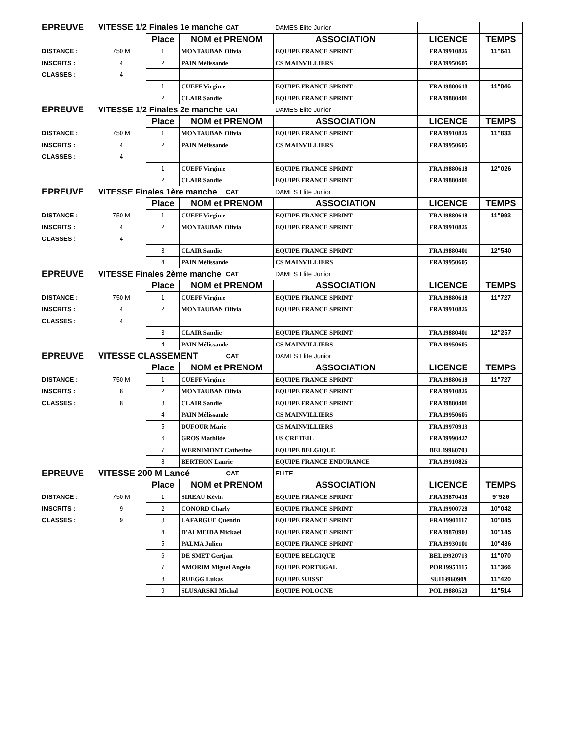| EPREUVE | VITESSE 1/2 Finales 1e manche | | | CAT | DAMES Elite Junior | | |
| | | Place | NOM et PRENOM | | ASSOCIATION | LICENCE | TEMPS |
| DISTANCE : | 750 M | 1 | MONTAUBAN Olivia | | EQUIPE FRANCE SPRINT | FRA19910826 | 11"641 |
| INSCRITS : | 4 | 2 | PAIN Mélissande | | CS MAINVILLIERS | FRA19950605 | |
| CLASSES : | 4 | | | | | | |
| | | 1 | CUEFF Virginie | | EQUIPE FRANCE SPRINT | FRA19880618 | 11"846 |
| | | 2 | CLAIR Sandie | | EQUIPE FRANCE SPRINT | FRA19880401 | |
| EPREUVE | VITESSE 1/2 Finales 2e manche | | | CAT | DAMES Elite Junior | | |
| | | Place | NOM et PRENOM | | ASSOCIATION | LICENCE | TEMPS |
| DISTANCE : | 750 M | 1 | MONTAUBAN Olivia | | EQUIPE FRANCE SPRINT | FRA19910826 | 11"833 |
| INSCRITS : | 4 | 2 | PAIN Mélissande | | CS MAINVILLIERS | FRA19950605 | |
| CLASSES : | 4 | | | | | | |
| | | 1 | CUEFF Virginie | | EQUIPE FRANCE SPRINT | FRA19880618 | 12"026 |
| | | 2 | CLAIR Sandie | | EQUIPE FRANCE SPRINT | FRA19880401 | |
| EPREUVE | VITESSE Finales 1ère manche | | | CAT | DAMES Elite Junior | | |
| | | Place | NOM et PRENOM | | ASSOCIATION | LICENCE | TEMPS |
| DISTANCE : | 750 M | 1 | CUEFF Virginie | | EQUIPE FRANCE SPRINT | FRA19880618 | 11"993 |
| INSCRITS : | 4 | 2 | MONTAUBAN Olivia | | EQUIPE FRANCE SPRINT | FRA19910826 | |
| CLASSES : | 4 | | | | | | |
| | | 3 | CLAIR Sandie | | EQUIPE FRANCE SPRINT | FRA19880401 | 12"540 |
| | | 4 | PAIN Mélissande | | CS MAINVILLIERS | FRA19950605 | |
| EPREUVE | VITESSE Finales 2ème manche | | | CAT | DAMES Elite Junior | | |
| | | Place | NOM et PRENOM | | ASSOCIATION | LICENCE | TEMPS |
| DISTANCE : | 750 M | 1 | CUEFF Virginie | | EQUIPE FRANCE SPRINT | FRA19880618 | 11"727 |
| INSCRITS : | 4 | 2 | MONTAUBAN Olivia | | EQUIPE FRANCE SPRINT | FRA19910826 | |
| CLASSES : | 4 | | | | | | |
| | | 3 | CLAIR Sandie | | EQUIPE FRANCE SPRINT | FRA19880401 | 12"257 |
| | | 4 | PAIN Mélissande | | CS MAINVILLIERS | FRA19950605 | |
| EPREUVE | VITESSE CLASSEMENT | | | CAT | DAMES Elite Junior | | |
| | | Place | NOM et PRENOM | | ASSOCIATION | LICENCE | TEMPS |
| DISTANCE : | 750 M | 1 | CUEFF Virginie | | EQUIPE FRANCE SPRINT | FRA19880618 | 11"727 |
| INSCRITS : | 8 | 2 | MONTAUBAN Olivia | | EQUIPE FRANCE SPRINT | FRA19910826 | |
| CLASSES : | 8 | 3 | CLAIR Sandie | | EQUIPE FRANCE SPRINT | FRA19880401 | |
| | | 4 | PAIN Mélissande | | CS MAINVILLIERS | FRA19950605 | |
| | | 5 | DUFOUR Marie | | CS MAINVILLIERS | FRA19970913 | |
| | | 6 | GROS Mathilde | | US CRETEIL | FRA19990427 | |
| | | 7 | WERNIMONT Catherine | | EQUIPE BELGIQUE | BEL19960703 | |
| | | 8 | BERTHON Laurie | | EQUIPE FRANCE ENDURANCE | FRA19910826 | |
| EPREUVE | VITESSE 200 M Lancé | | | CAT | ELITE | | |
| | | Place | NOM et PRENOM | | ASSOCIATION | LICENCE | TEMPS |
| DISTANCE : | 750 M | 1 | SIREAU Kévin | | EQUIPE FRANCE SPRINT | FRA19870418 | 9"926 |
| INSCRITS : | 9 | 2 | CONORD Charly | | EQUIPE FRANCE SPRINT | FRA19900728 | 10"042 |
| CLASSES : | 9 | 3 | LAFARGUE Quentin | | EQUIPE FRANCE SPRINT | FRA19901117 | 10"045 |
| | | 4 | D'ALMEIDA Mickael | | EQUIPE FRANCE SPRINT | FRA19870903 | 10"145 |
| | | 5 | PALMA Julien | | EQUIPE FRANCE SPRINT | FRA19930101 | 10"486 |
| | | 6 | DE SMET Gertjan | | EQUIPE BELGIQUE | BEL19920718 | 11"070 |
| | | 7 | AMORIM Miguel Angelo | | EQUIPE PORTUGAL | POR19951115 | 11"366 |
| | | 8 | RUEGG Lukas | | EQUIPE SUISSE | SUI19960909 | 11"420 |
| | | 9 | SLUSARSKI Michal | | EQUIPE POLOGNE | POL19880520 | 11"514 |